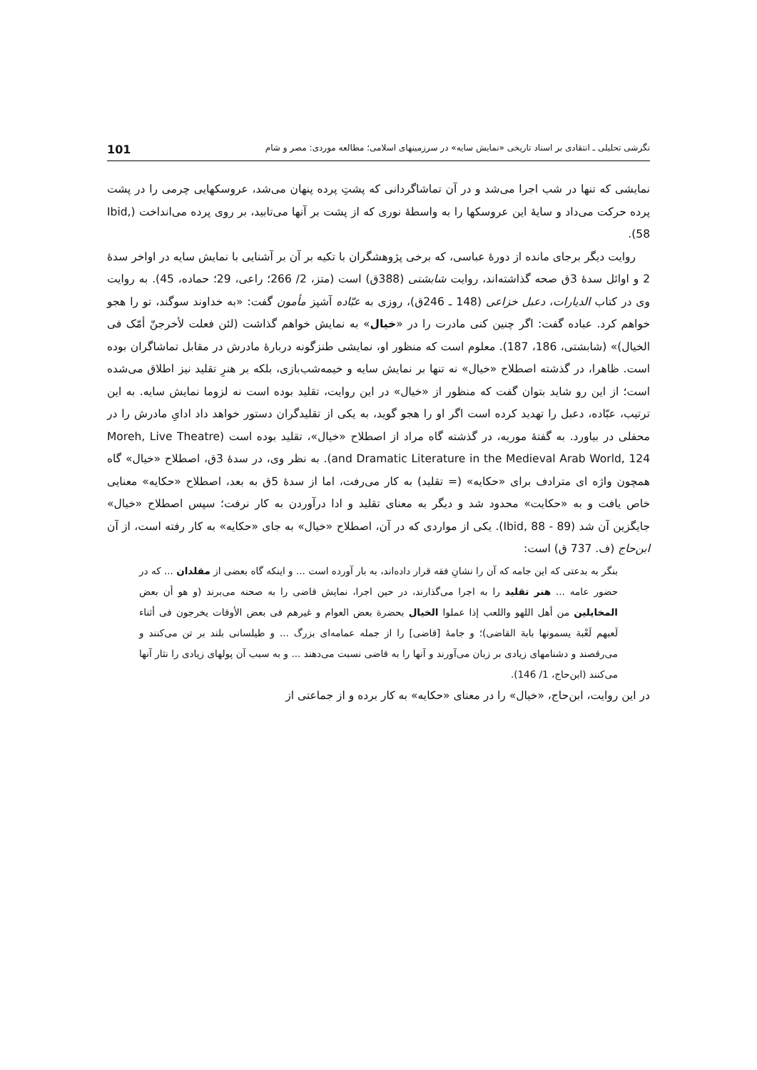نگرشی تحلیلی ـ انتقادی بر اسناد تاریخی «نمایش سایه» در سرزمینهای اسلامی؛ مطالعه موردی: مصر و شام 101
نمایشی که تنها در شب اجرا می‌شد و در آن تماشاگردانی که پشتِ پرده پنهان می‌شد، عروسکهایی چرمی را در پشت پرده حرکت می‌داد و سایهٔ این عروسکها را به واسطهٔ نوری که از پشت بر آنها می‌تابید، بر روی پرده می‌انداخت (Ibid, 58).
روایت دیگر برجای مانده از دورهٔ عباسی، که برخی پژوهشگران با تکیه بر آن بر آشنایی با نمایش سایه در اواخر سدهٔ 2 و اوائل سدهٔ 3ق صحه گذاشته‌اند، روایت شابشتی (388ق) است (متز، 2/ 266؛ راعی، 29؛ حماده، 45). به روایت وی در کتاب الدیارات، دعبل خزاعی (148 ـ 246ق)، روزی به عبّاده آشپز مأمون گفت: «به خداوند سوگند، تو را هجو خواهم کرد. عباده گفت: اگر چنین کنی مادرت را در «خیال» به نمایش خواهم گذاشت (لئن فعلت لأخرجنّ أمّک فی الخیال)» (شابشتی، 186، 187). معلوم است که منظور او، نمایشی طنزگونه دربارهٔ مادرش در مقابل تماشاگران بوده است. ظاهرا، در گذشته اصطلاح «خیال» نه تنها بر نمایش سایه و خیمه‌شب‌بازی، بلکه بر هنرِ تقلید نیز اطلاق می‌شده است؛ از این رو شاید بتوان گفت که منظور از «خیال» در این روایت، تقلید بوده است نه لزوما نمایش سایه. به این ترتیب، عبّاده، دعبل را تهدید کرده است اگر او را هجو گوید، به یکی از تقلیدگران دستور خواهد داد ادایِ مادرش را در محفلی در بیاورد. به گفتهٔ موریه، در گذشته گاه مراد از اصطلاح «خیال»، تقلید بوده است (Moreh, Live Theatre and Dramatic Literature in the Medieval Arab World, 124). به نظر وی، در سدهٔ 3ق، اصطلاح «خیال» گاه همچون واژه ای مترادف برای «حکایه» (= تقلید) به کار می‌رفت، اما از سدهٔ 5ق به بعد، اصطلاح «حکایه» معنایی خاص یافت و به «حکایت» محدود شد و دیگر به معنای تقلید و ادا درآوردن به کار نرفت؛ سپس اصطلاح «خیال» جایگزین آن شد (Ibid, 88 - 89). یکی از مواردی که در آن، اصطلاح «خیال» به جای «حکایه» به کار رفته است، از آن ابن‌حاج (ف. 737 ق) است:
بنگر به بدعتی که این جامه که آن را نشانِ فقه قرار داده‌اند، به بار آورده است ... و اینکه گاه بعضی از مقلدان ... که در حضور عامه ... هنر تقلید را به اجرا می‌گذارند، در حین اجرا، نمایش قاضی را به صحنه می‌برند (و هو أن بعض المخایلین من أهل اللهو واللعب إذا عملوا الخیال بحضرة بعض العوام و غیرهم فی بعض الأوقات یخرجون فی أثناء لَعبهم لَعْبة یسمونها بابة القاضی)؛ و جامهٔ [قاضی] را از جمله عمامه‌ای بزرگ ... و طیلسانی بلند بر تن می‌کنند و می‌رقصند و دشنامهای زیادی بر زبان می‌آورند و آنها را به قاضی نسبت می‌دهند ... و به سبب آن پولهای زیادی را نثار آنها می‌کنند (ابن‌حاج، 1/ 146).
در این روایت، ابن‌حاج، «خیال» را در معنای «حکایه» به کار برده و از جماعتی از